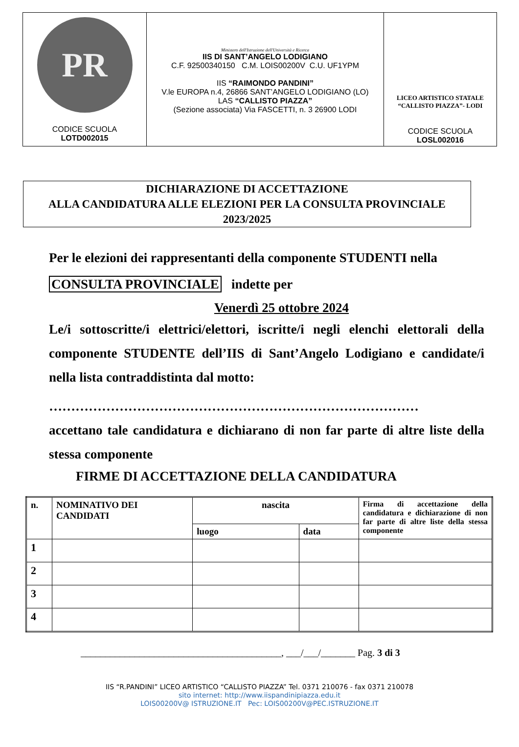| PR CODICE SCUOLA LOTD002015 | Ministero dell'Istruzione dell'Università e Ricerca IIS DI SANT’ANGELO LODIGIANO C.F. 92500340150 C.M. LOIS00200V C.U. UF1YPM IIS “RAIMONDO PANDINI” V.le EUROPA n.4, 26866 SANT’ANGELO LODIGIANO (LO) LAS “CALLISTO PIAZZA” (Sezione associata) Via FASCETTI, n. 3 26900 LODI | LICEO ARTISTICO STATALE “CALLISTO PIAZZA”- LODI CODICE SCUOLA LOSL002016 |
DICHIARAZIONE DI ACCETTAZIONE
ALLA CANDIDATURA ALLE ELEZIONI PER LA CONSULTA PROVINCIALE
2023/2025
Per le elezioni dei rappresentanti della componente STUDENTI nella
CONSULTA PROVINCIALE indette per
Venerdì 25 ottobre 2024
Le/i sottoscritte/i elettrici/elettori, iscritte/i negli elenchi elettorali della componente STUDENTE dell’IIS di Sant’Angelo Lodigiano e candidate/i nella lista contraddistinta dal motto:
…………………………………………………………………………
accettano tale candidatura e dichiarano di non far parte di altre liste della stessa componente
FIRME DI ACCETTAZIONE DELLA CANDIDATURA
| n. | NOMINATIVO DEI CANDIDATI | nascita | | Firma di accettazione della candidatura e dichiarazione di non far parte di altre liste della stessa componente |
| --- | --- | --- | --- | --- |
| | | luogo | data | |
| 1 | | | | |
| 2 | | | | |
| 3 | | | | |
| 4 | | | | |
_________________________________________, ___/___/_______ Pag. 3 di 3
IIS “R.PANDINI” LICEO ARTISTICO “CALLISTO PIAZZA” Tel. 0371 210076 - fax 0371 210078
sito internet: http://www.iispandinipiazza.edu.it
LOIS00200V@ ISTRUZIONE.IT Pec: LOIS00200V@PEC.ISTRUZIONE.IT